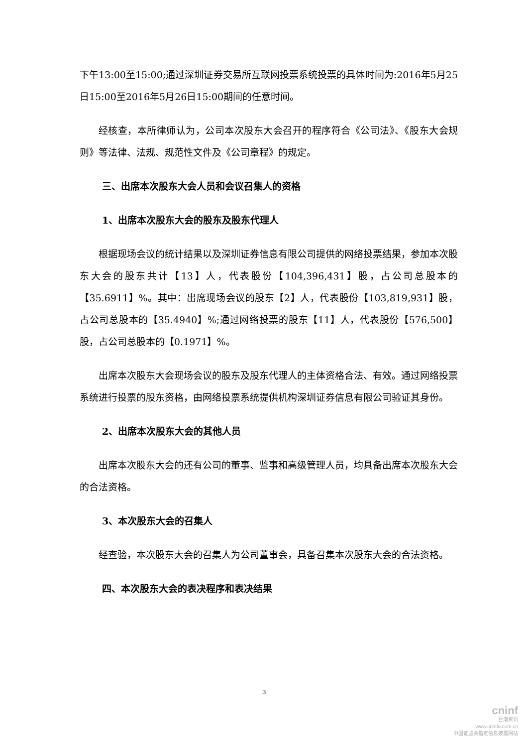下午13:00至15:00;通过深圳证券交易所互联网投票系统投票的具体时间为:2016年5月25日15:00至2016年5月26日15:00期间的任意时间。
经核查，本所律师认为，公司本次股东大会召开的程序符合《公司法》、《股东大会规则》等法律、法规、规范性文件及《公司章程》的规定。
三、出席本次股东大会人员和会议召集人的资格
1、出席本次股东大会的股东及股东代理人
根据现场会议的统计结果以及深圳证券信息有限公司提供的网络投票结果，参加本次股东大会的股东共计【13】人，代表股份【104,396,431】股，占公司总股本的【35.6911】%。其中：出席现场会议的股东【2】人，代表股份【103,819,931】股，占公司总股本的【35.4940】%;通过网络投票的股东【11】人，代表股份【576,500】股，占公司总股本的【0.1971】%。
出席本次股东大会现场会议的股东及股东代理人的主体资格合法、有效。通过网络投票系统进行投票的股东资格，由网络投票系统提供机构深圳证券信息有限公司验证其身份。
2、出席本次股东大会的其他人员
出席本次股东大会的还有公司的董事、监事和高级管理人员，均具备出席本次股东大会的合法资格。
3、本次股东大会的召集人
经查验，本次股东大会的召集人为公司董事会，具备召集本次股东大会的合法资格。
四、本次股东大会的表决程序和表决结果
3
cninf
巨潮资讯
www.cninfo.com.cn
中国证监会指定信息披露网站